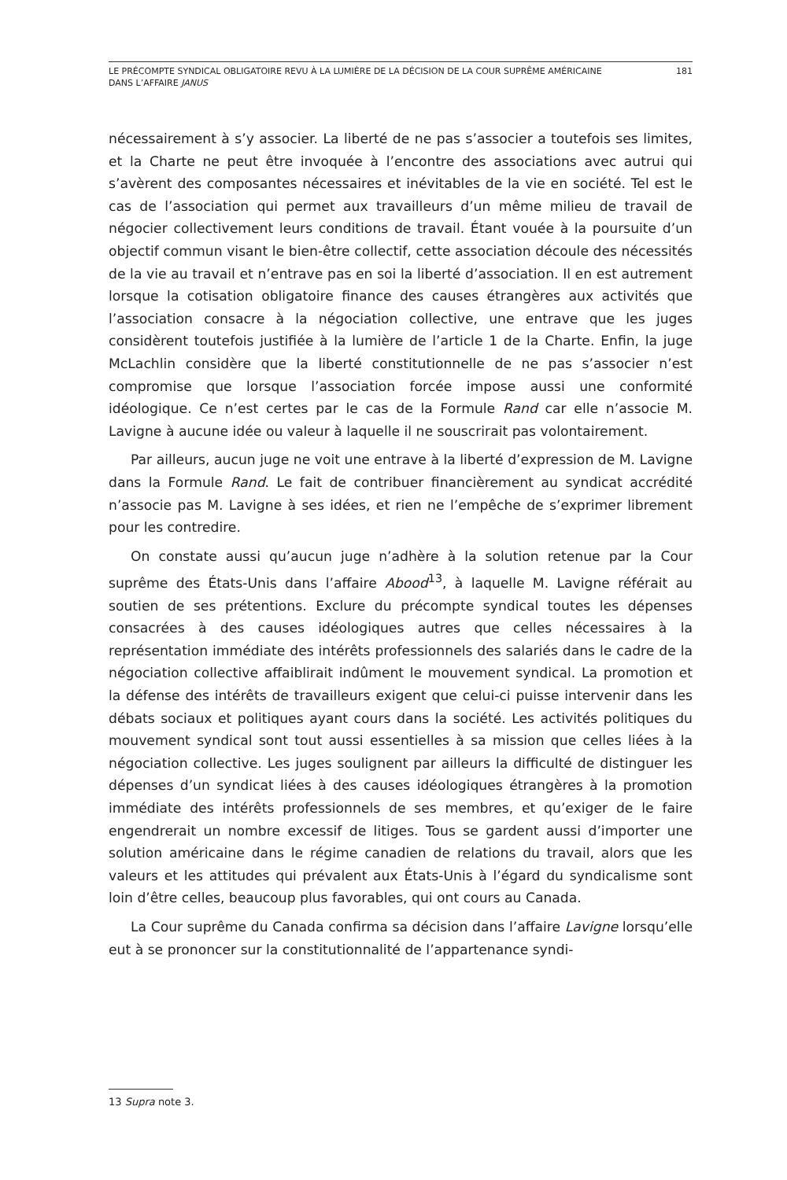LE PRÉCOMPTE SYNDICAL OBLIGATOIRE REVU À LA LUMIÈRE DE LA DÉCISION DE LA COUR SUPRÊME AMÉRICAINE
DANS L’AFFAIRE JANUS
181
nécessairement à s’y associer. La liberté de ne pas s’associer a toutefois ses limites, et la Charte ne peut être invoquée à l’encontre des associations avec autrui qui s’avèrent des composantes nécessaires et inévitables de la vie en société. Tel est le cas de l’association qui permet aux travailleurs d’un même milieu de travail de négocier collectivement leurs conditions de travail. Étant vouée à la poursuite d’un objectif commun visant le bien-être collectif, cette association découle des nécessités de la vie au travail et n’entrave pas en soi la liberté d’association. Il en est autrement lorsque la cotisation obligatoire finance des causes étrangères aux activités que l’association consacre à la négociation collective, une entrave que les juges considèrent toutefois justifiée à la lumière de l’article 1 de la Charte. Enfin, la juge McLachlin considère que la liberté constitutionnelle de ne pas s’associer n’est compromise que lorsque l’association forcée impose aussi une conformité idéologique. Ce n’est certes par le cas de la Formule Rand car elle n’associe M. Lavigne à aucune idée ou valeur à laquelle il ne souscrirait pas volontairement.
Par ailleurs, aucun juge ne voit une entrave à la liberté d’expression de M. Lavigne dans la Formule Rand. Le fait de contribuer financièrement au syndicat accrédité n’associe pas M. Lavigne à ses idées, et rien ne l’empêche de s’exprimer librement pour les contredire.
On constate aussi qu’aucun juge n’adhère à la solution retenue par la Cour suprême des États-Unis dans l’affaire Abood<sup>13</sup>, à laquelle M. Lavigne référait au soutien de ses prétentions. Exclure du précompte syndical toutes les dépenses consacrées à des causes idéologiques autres que celles nécessaires à la représentation immédiate des intérêts professionnels des salariés dans le cadre de la négociation collective affaiblirait indûment le mouvement syndical. La promotion et la défense des intérêts de travailleurs exigent que celui-ci puisse intervenir dans les débats sociaux et politiques ayant cours dans la société. Les activités politiques du mouvement syndical sont tout aussi essentielles à sa mission que celles liées à la négociation collective. Les juges soulignent par ailleurs la difficulté de distinguer les dépenses d’un syndicat liées à des causes idéologiques étrangères à la promotion immédiate des intérêts professionnels de ses membres, et qu’exiger de le faire engendrerait un nombre excessif de litiges. Tous se gardent aussi d’importer une solution américaine dans le régime canadien de relations du travail, alors que les valeurs et les attitudes qui prévalent aux États-Unis à l’égard du syndicalisme sont loin d’être celles, beaucoup plus favorables, qui ont cours au Canada.
La Cour suprême du Canada confirma sa décision dans l’affaire Lavigne lorsqu’elle eut à se prononcer sur la constitutionnalité de l’appartenance syndi-
13 Supra note 3.